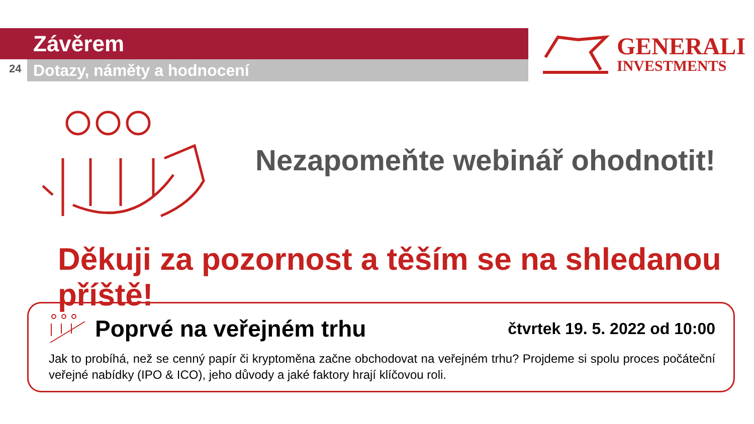Závěrem
24 Dotazy, náměty a hodnocení
GENERALI
INVESTMENTS
Nezapomeňte webinář ohodnotit!
Děkuji za pozornost a těším se na shledanou příště!
Poprvé na veřejném trhu
čtvrtek 19. 5. 2022 od 10:00
Jak to probíhá, než se cenný papír či kryptoměna začne obchodovat na veřejném trhu? Projdeme si spolu proces počáteční veřejné nabídky (IPO & ICO), jeho důvody a jaké faktory hrají klíčovou roli.